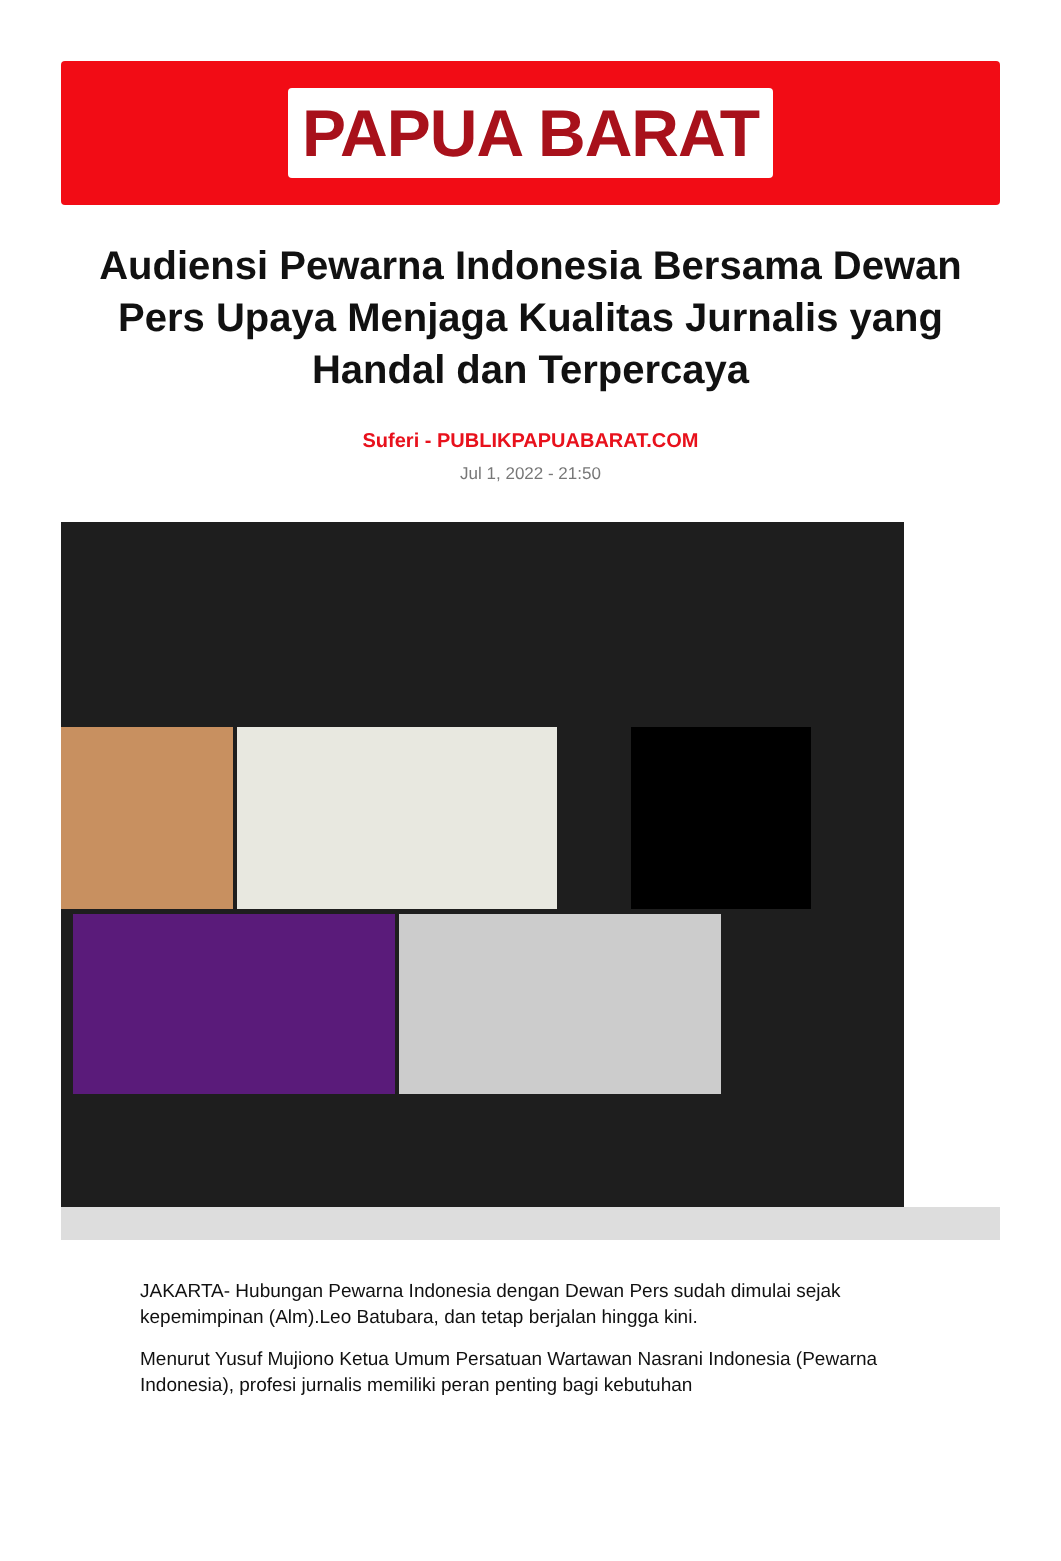PAPUA BARAT
Audiensi Pewarna Indonesia Bersama Dewan Pers Upaya Menjaga Kualitas Jurnalis yang Handal dan Terpercaya
Suferi - PUBLIKPAPUABARAT.COM
Jul 1, 2022 - 21:50
JAKARTA- Hubungan Pewarna Indonesia dengan Dewan Pers sudah dimulai sejak kepemimpinan (Alm).Leo Batubara, dan tetap berjalan hingga kini.
Menurut Yusuf Mujiono Ketua Umum Persatuan Wartawan Nasrani Indonesia (Pewarna Indonesia), profesi jurnalis memiliki peran penting bagi kebutuhan